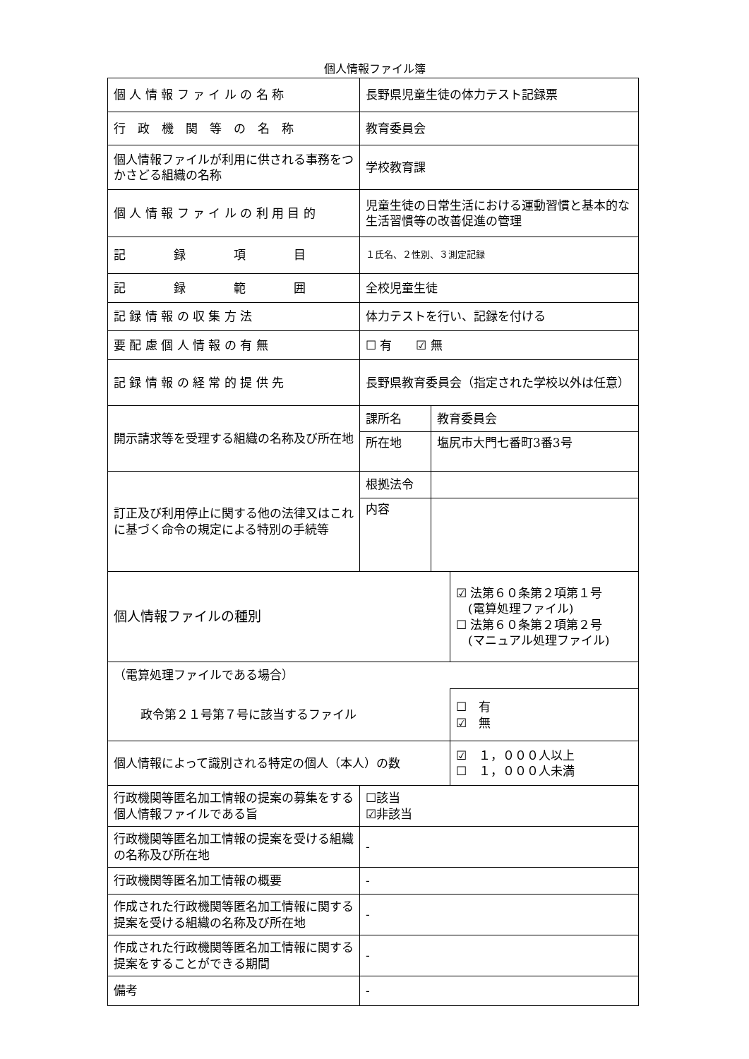個人情報ファイル簿
| 個 人 情 報 フ ァ イ ル の 名 称 | 長野県児童生徒の体力テスト記録票 | | |
| 行 政 機 関 等 の 名 称 | 教育委員会 | | |
| 個人情報ファイルが利用に供される事務をつかさどる組織の名称 | 学校教育課 | | |
| 個 人 情 報 フ ァ イ ル の 利 用 目 的 | 児童生徒の日常生活における運動習慣と基本的な生活習慣等の改善促進の管理 | | |
| 記 録 項 目 | １氏名、２性別、３測定記録 | | |
| 記 録 範 囲 | 全校児童生徒 | | |
| 記 録 情 報 の 収 集 方 法 | 体力テストを行い、記録を付ける | | |
| 要 配 慮 個 人 情 報 の 有 無 | ☐ 有 ☑ 無 | | |
| 記 録 情 報 の 経 常 的 提 供 先 | 長野県教育委員会（指定された学校以外は任意） | | |
| 開示請求等を受理する組織の名称及び所在地 | 課所名 | 教育委員会 | |
| | 所在地 | 塩尻市大門七番町3番3号 | |
| 訂正及び利用停止に関する他の法律又はこれに基づく命令の規定による特別の手続等 | 根拠法令 | | |
| | 内容 | | |
| 個人情報ファイルの種別 | | | ☑ 法第６０条第２項第１号 (電算処理ファイル) ☐ 法第６０条第２項第２号 (マニュアル処理ファイル) |
| （電算処理ファイルである場合） | | | |
| 政令第２１号第７号に該当するファイル | | | ☐ 有 ☑ 無 |
| 個人情報によって識別される特定の個人（本人）の数 | | | ☑ １，０００人以上 ☐ １，０００人未満 |
| 行政機関等匿名加工情報の提案の募集をする個人情報ファイルである旨 | ☐該当 ☑非該当 | | |
| 行政機関等匿名加工情報の提案を受ける組織の名称及び所在地 | - | | |
| 行政機関等匿名加工情報の概要 | - | | |
| 作成された行政機関等匿名加工情報に関する提案を受ける組織の名称及び所在地 | - | | |
| 作成された行政機関等匿名加工情報に関する提案をすることができる期間 | - | | |
| 備考 | - | | |